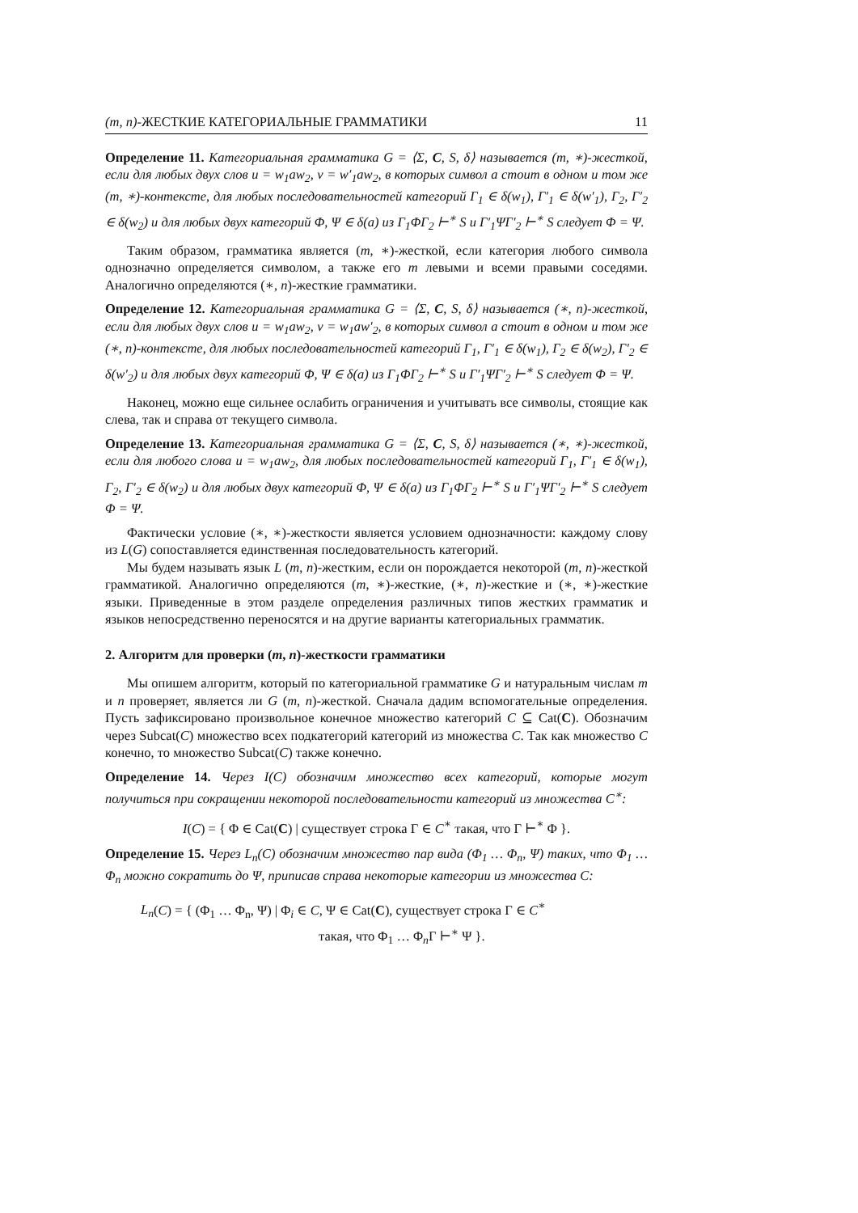(m, n)-ЖЕСТКИЕ КАТЕГОРИАЛЬНЫЕ ГРАММАТИКИ 11
Определение 11. Категориальная грамматика G = ⟨Σ, C, S, δ⟩ называется (m, ∗)-жесткой, если для любых двух слов u = w<sub>1</sub>aw<sub>2</sub>, v = w′<sub>1</sub>aw<sub>2</sub>, в которых символ a стоит в одном и том же (m, ∗)-контексте, для любых последовательностей категорий Γ<sub>1</sub> ∈ δ(w<sub>1</sub>), Γ′<sub>1</sub> ∈ δ(w′<sub>1</sub>), Γ<sub>2</sub>, Γ′<sub>2</sub> ∈ δ(w<sub>2</sub>) и для любых двух категорий Φ, Ψ ∈ δ(a) из Γ<sub>1</sub>ΦΓ<sub>2</sub> ⊢<sup>∗</sup> S и Γ′<sub>1</sub>ΨΓ′<sub>2</sub> ⊢<sup>∗</sup> S следует Φ = Ψ.
Таким образом, грамматика является (m, ∗)-жесткой, если категория любого символа однозначно определяется символом, а также его m левыми и всеми правыми соседями. Аналогично определяются (∗, n)-жесткие грамматики.
Определение 12. Категориальная грамматика G = ⟨Σ, C, S, δ⟩ называется (∗, n)-жесткой, если для любых двух слов u = w<sub>1</sub>aw<sub>2</sub>, v = w<sub>1</sub>aw′<sub>2</sub>, в которых символ a стоит в одном и том же (∗, n)-контексте, для любых последовательностей категорий Γ<sub>1</sub>, Γ′<sub>1</sub> ∈ δ(w<sub>1</sub>), Γ<sub>2</sub> ∈ δ(w<sub>2</sub>), Γ′<sub>2</sub> ∈ δ(w′<sub>2</sub>) и для любых двух категорий Φ, Ψ ∈ δ(a) из Γ<sub>1</sub>ΦΓ<sub>2</sub> ⊢<sup>∗</sup> S и Γ′<sub>1</sub>ΨΓ′<sub>2</sub> ⊢<sup>∗</sup> S следует Φ = Ψ.
Наконец, можно еще сильнее ослабить ограничения и учитывать все символы, стоящие как слева, так и справа от текущего символа.
Определение 13. Категориальная грамматика G = ⟨Σ, C, S, δ⟩ называется (∗, ∗)-жесткой, если для любого слова u = w<sub>1</sub>aw<sub>2</sub>, для любых последовательностей категорий Γ<sub>1</sub>, Γ′<sub>1</sub> ∈ δ(w<sub>1</sub>), Γ<sub>2</sub>, Γ′<sub>2</sub> ∈ δ(w<sub>2</sub>) и для любых двух категорий Φ, Ψ ∈ δ(a) из Γ<sub>1</sub>ΦΓ<sub>2</sub> ⊢<sup>∗</sup> S и Γ′<sub>1</sub>ΨΓ′<sub>2</sub> ⊢<sup>∗</sup> S следует Φ = Ψ.
Фактически условие (∗, ∗)-жесткости является условием однозначности: каждому слову из L(G) сопоставляется единственная последовательность категорий.
Мы будем называть язык L (m, n)-жестким, если он порождается некоторой (m, n)-жесткой грамматикой. Аналогично определяются (m, ∗)-жесткие, (∗, n)-жесткие и (∗, ∗)-жесткие языки. Приведенные в этом разделе определения различных типов жестких грамматик и языков непосредственно переносятся и на другие варианты категориальных грамматик.
2. Алгоритм для проверки (m, n)-жесткости грамматики
Мы опишем алгоритм, который по категориальной грамматике G и натуральным числам m и n проверяет, является ли G (m, n)-жесткой. Сначала дадим вспомогательные определения. Пусть зафиксировано произвольное конечное множество категорий C ⊆ Cat(C). Обозначим через Subcat(C) множество всех подкатегорий категорий из множества C. Так как множество C конечно, то множество Subcat(C) также конечно.
Определение 14. Через I(C) обозначим множество всех категорий, которые могут получиться при сокращении некоторой последовательности категорий из множества C<sup>∗</sup>:
I(C) = { Φ ∈ Cat(C) | существует строка Γ ∈ C<sup>∗</sup> такая, что Γ ⊢<sup>∗</sup> Φ }.
Определение 15. Через L<sub>n</sub>(C) обозначим множество пар вида (Φ<sub>1</sub> … Φ<sub>n</sub>, Ψ) таких, что Φ<sub>1</sub> … Φ<sub>n</sub> можно сократить до Ψ, приписав справа некоторые категории из множества C:
L<sub>n</sub>(C) = { (Φ<sub>1</sub> … Φ<sub>n</sub>, Ψ) | Φ<sub>i</sub> ∈ C, Ψ ∈ Cat(C), существует строка Γ ∈ C<sup>∗</sup>
такая, что Φ<sub>1</sub> … Φ<sub>n</sub>Γ ⊢<sup>∗</sup> Ψ }.